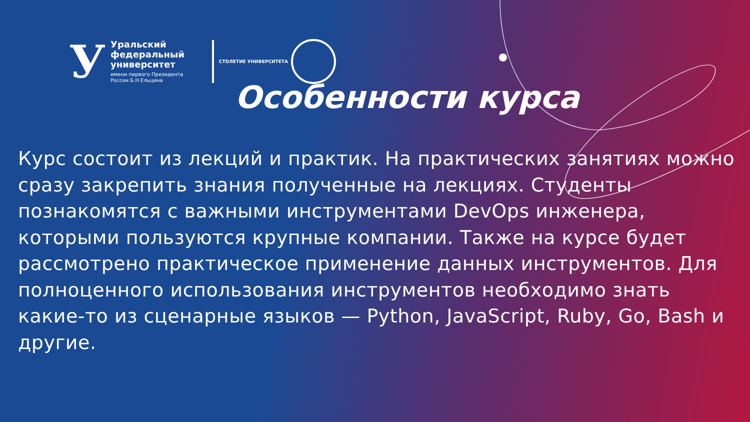У
Уральский
федеральный
университет
имени первого Президента
России Б.Н.Ельцина
СТОЛЕТИЕ УНИВЕРСИТЕТА
Особенности курса
Курс состоит из лекций и практик. На практических занятиях можно сразу закрепить знания полученные на лекциях. Студенты познакомятся с важными инструментами DevOps инженера, которыми пользуются крупные компании. Также на курсе будет рассмотрено практическое применение данных инструментов. Для полноценного использования инструментов необходимо знать какие-то из сценарные языков — Python, JavaScript, Ruby, Go, Bash и другие.